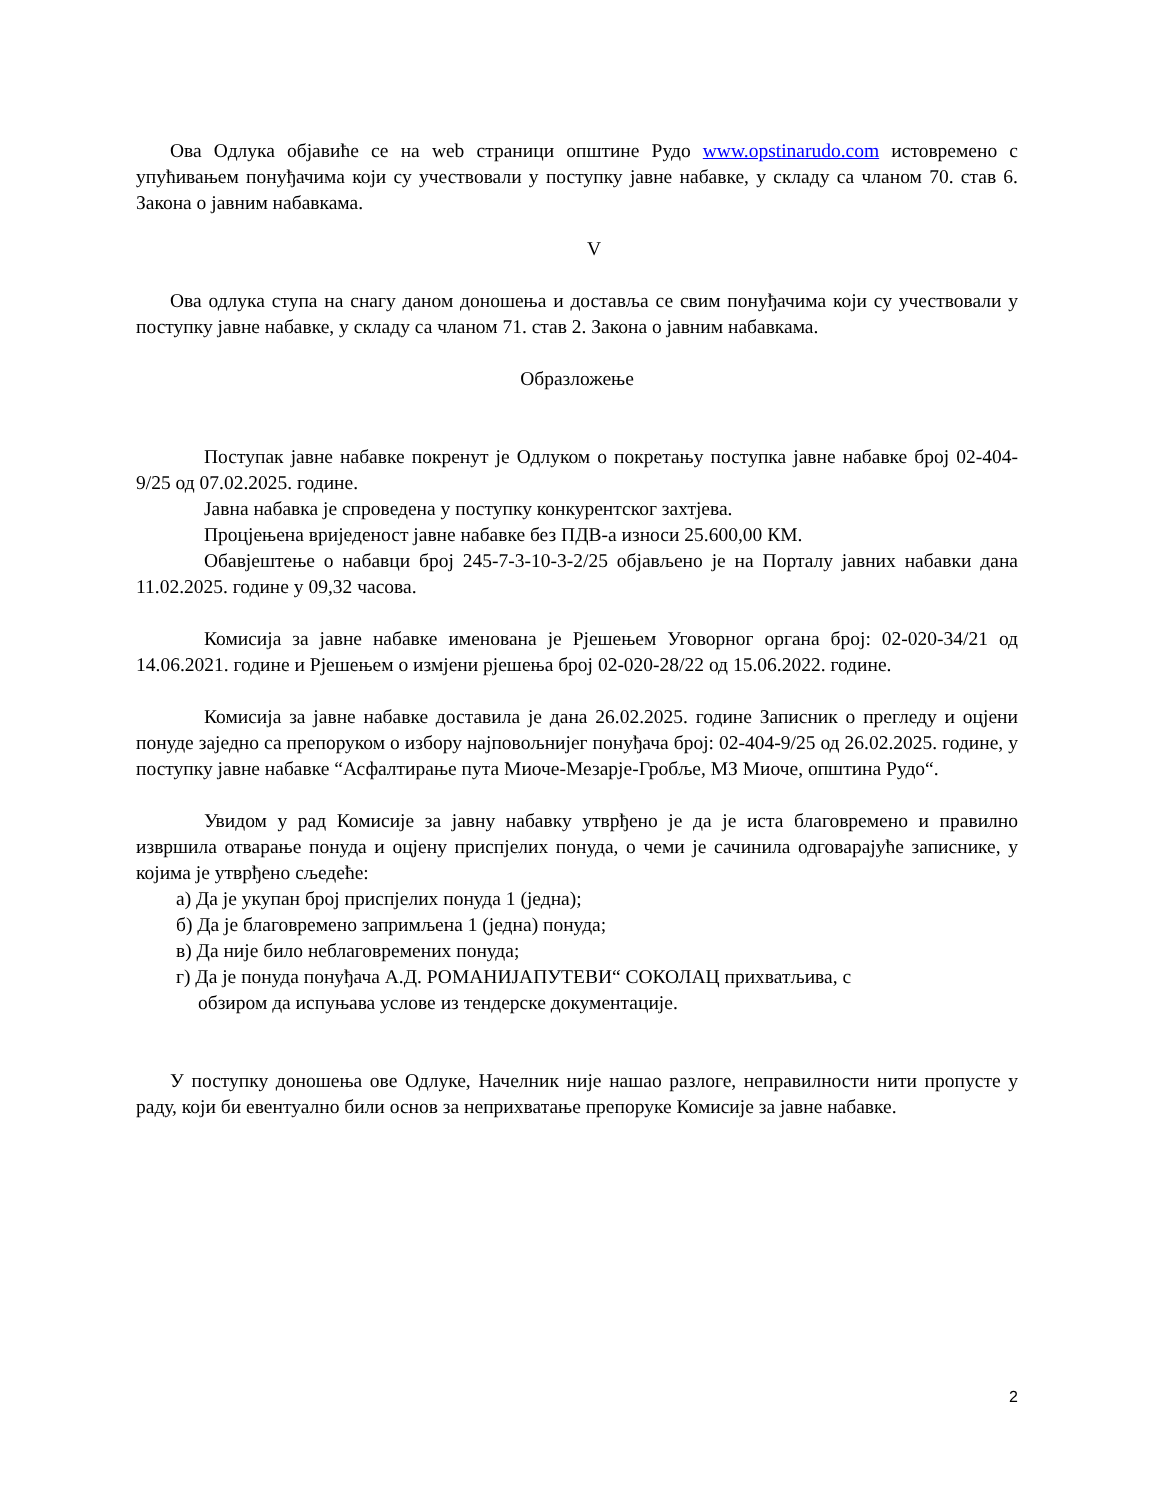Ова Одлука објавиће се на web страници општине Рудо www.opstinarudo.com истовремено с упућивањем понуђачима који су учествовали у поступку јавне набавке, у складу са чланом 70. став 6. Закона о јавним набавкама.
V
Ова одлука ступа на снагу даном доношења и доставља се свим понуђачима који су учествовали у поступку јавне набавке, у складу са чланом 71. став 2. Закона о јавним набавкама.
Образложење
Поступак јавне набавке покренут је Одлуком о покретању поступка јавне набавке број 02-404-9/25 од 07.02.2025. године.
Јавна набавка је спроведена у поступку конкурентског захтјева.
Процјењена вриједеност јавне набавке без ПДВ-а износи 25.600,00 КМ.
Обавјештење о набавци број 245-7-3-10-3-2/25 објављено је на Порталу јавних набавки дана 11.02.2025. године у 09,32 часова.
Комисија за јавне набавке именована је Рјешењем Уговорног органа број: 02-020-34/21 од 14.06.2021. године и Рјешењем о измјени рјешења број 02-020-28/22 од 15.06.2022. године.
Комисија за јавне набавке доставила је дана 26.02.2025. године Записник о прегледу и оцјени понуде заједно са препоруком о избору најповољнијег понуђача број: 02-404-9/25 од 26.02.2025. године, у поступку јавне набавке “Асфалтирање пута Миоче-Мезарје-Гробље, МЗ Миоче, општина Рудо“.
Увидом у рад Комисије за јавну набавку утврђено је да је иста благовремено и правилно извршила отварање понуда и оцјену приспјелих понуда, о чеми је сачинила одговарајуће записнике, у којима је утврђено сљедеће:
а) Да је укупан број приспјелих понуда 1 (једна);
б) Да је благовремено запримљена 1 (једна) понуда;
в) Да није било неблаговремених понуда;
г) Да је понуда понуђача А.Д. РОМАНИЈАПУТЕВИ“ СОКОЛАЦ прихватљива, с
обзиром да испуњава услове из тендерске документације.
У поступку доношења ове Одлуке, Начелник није нашао разлоге, неправилности нити пропусте у раду, који би евентуално били основ за неприхватање препоруке Комисије за јавне набавке.
2